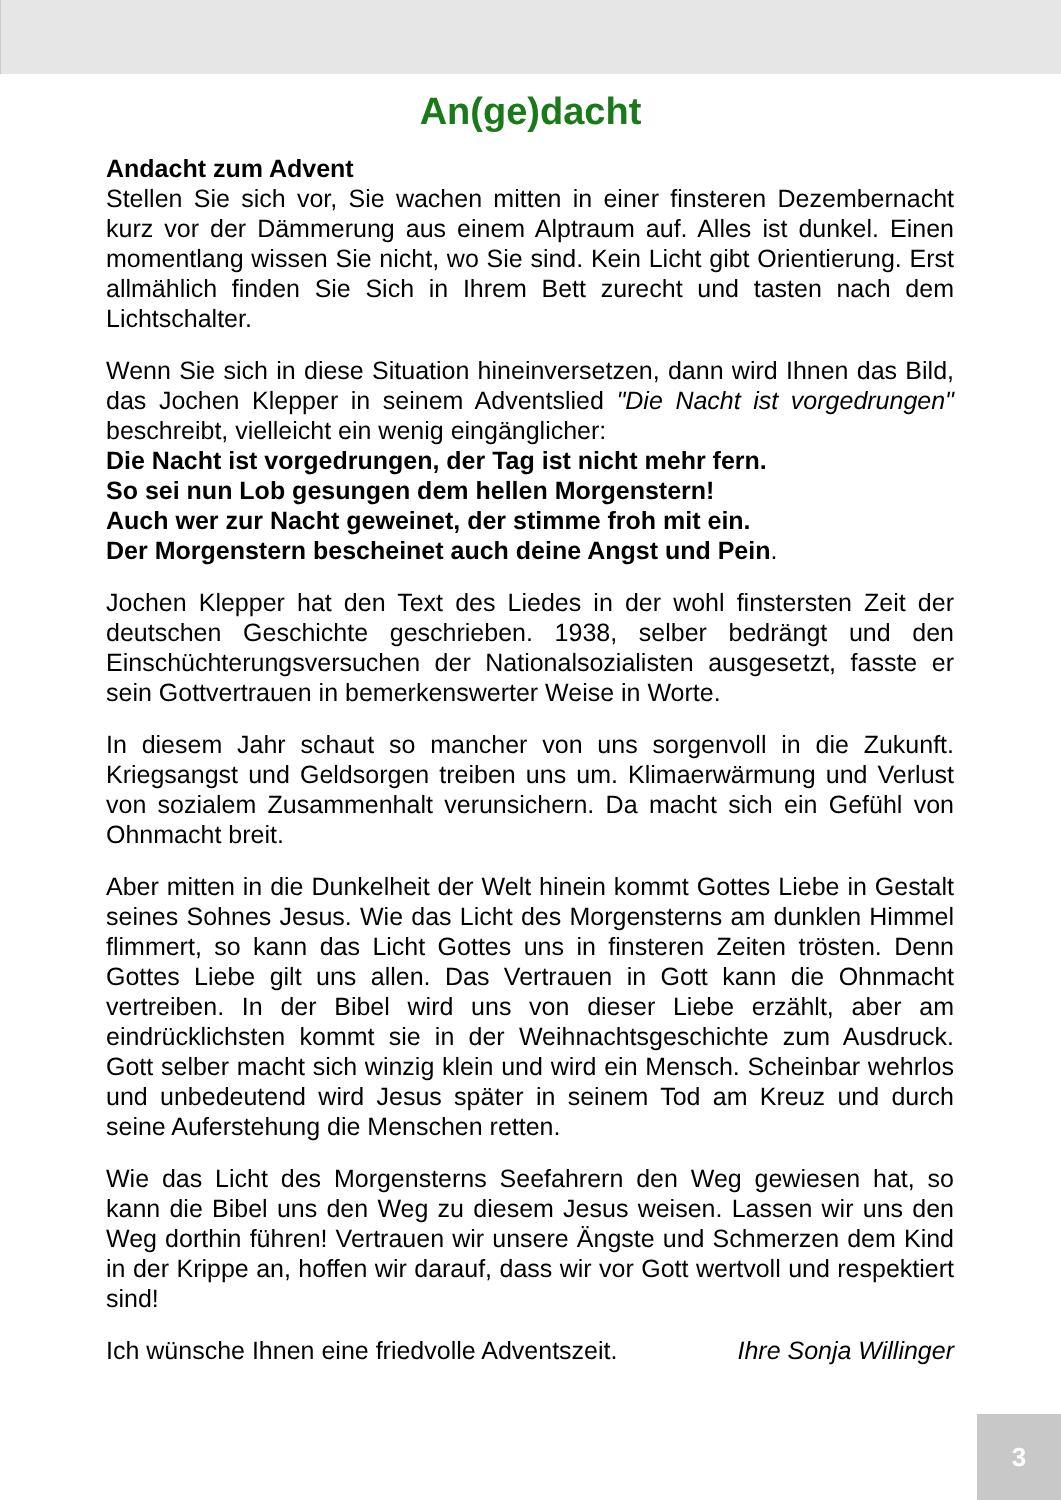An(ge)dacht
Andacht zum Advent
Stellen Sie sich vor, Sie wachen mitten in einer finsteren Dezembernacht kurz vor der Dämmerung aus einem Alptraum auf. Alles ist dunkel. Einen momentlang wissen Sie nicht, wo Sie sind. Kein Licht gibt Orientierung. Erst allmählich finden Sie Sich in Ihrem Bett zurecht und tasten nach dem Lichtschalter.
Wenn Sie sich in diese Situation hineinversetzen, dann wird Ihnen das Bild, das Jochen Klepper in seinem Adventslied "Die Nacht ist vorgedrungen" beschreibt, vielleicht ein wenig eingänglicher:
Die Nacht ist vorgedrungen, der Tag ist nicht mehr fern.
So sei nun Lob gesungen dem hellen Morgenstern!
Auch wer zur Nacht geweinet, der stimme froh mit ein.
Der Morgenstern bescheinet auch deine Angst und Pein.
Jochen Klepper hat den Text des Liedes in der wohl finstersten Zeit der deutschen Geschichte geschrieben. 1938, selber bedrängt und den Einschüchterungsversuchen der Nationalsozialisten ausgesetzt, fasste er sein Gottvertrauen in bemerkenswerter Weise in Worte.
In diesem Jahr schaut so mancher von uns sorgenvoll in die Zukunft. Kriegsangst und Geldsorgen treiben uns um. Klimaerwärmung und Verlust von sozialem Zusammenhalt verunsichern. Da macht sich ein Gefühl von Ohnmacht breit.
Aber mitten in die Dunkelheit der Welt hinein kommt Gottes Liebe in Gestalt seines Sohnes Jesus. Wie das Licht des Morgensterns am dunklen Himmel flimmert, so kann das Licht Gottes uns in finsteren Zeiten trösten. Denn Gottes Liebe gilt uns allen. Das Vertrauen in Gott kann die Ohnmacht vertreiben. In der Bibel wird uns von dieser Liebe erzählt, aber am eindrücklichsten kommt sie in der Weihnachtsgeschichte zum Ausdruck. Gott selber macht sich winzig klein und wird ein Mensch. Scheinbar wehrlos und unbedeutend wird Jesus später in seinem Tod am Kreuz und durch seine Auferstehung die Menschen retten.
Wie das Licht des Morgensterns Seefahrern den Weg gewiesen hat, so kann die Bibel uns den Weg zu diesem Jesus weisen. Lassen wir uns den Weg dorthin führen! Vertrauen wir unsere Ängste und Schmerzen dem Kind in der Krippe an, hoffen wir darauf, dass wir vor Gott wertvoll und respektiert sind!
Ich wünsche Ihnen eine friedvolle Adventszeit. Ihre Sonja Willinger
3